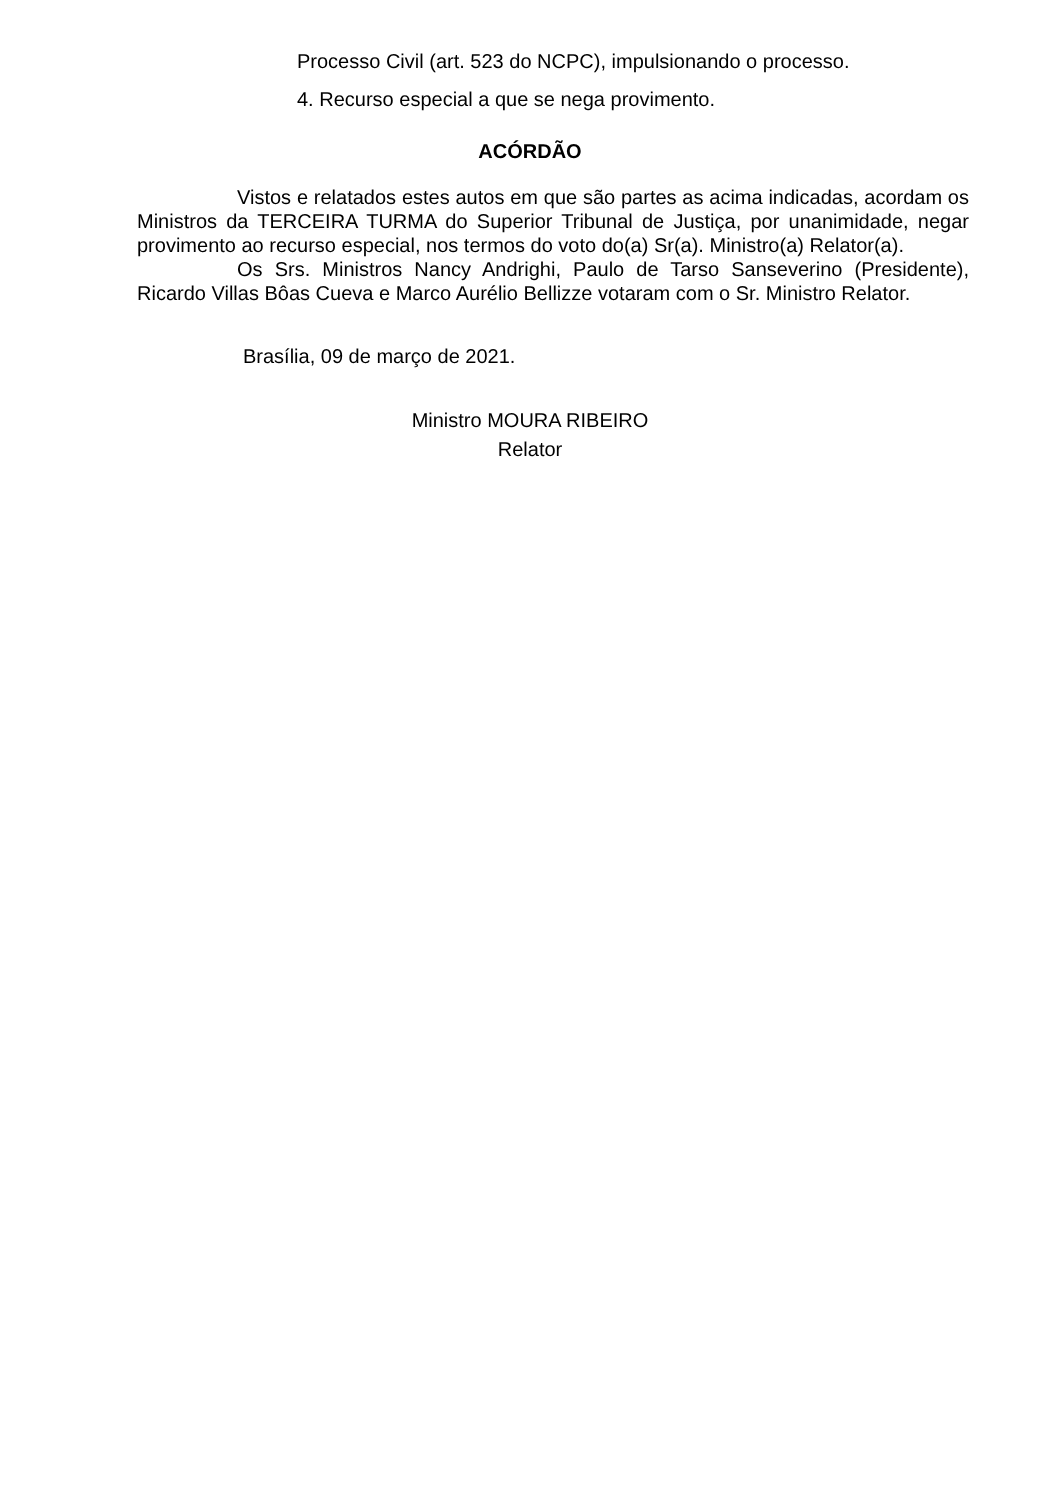Processo Civil (art. 523 do NCPC), impulsionando o processo.
4. Recurso especial a que se nega provimento.
ACÓRDÃO
Vistos e relatados estes autos em que são partes as acima indicadas, acordam os Ministros da TERCEIRA TURMA do Superior Tribunal de Justiça, por unanimidade, negar provimento ao recurso especial, nos termos do voto do(a) Sr(a). Ministro(a) Relator(a).
Os Srs. Ministros Nancy Andrighi, Paulo de Tarso Sanseverino (Presidente), Ricardo Villas Bôas Cueva e Marco Aurélio Bellizze votaram com o Sr. Ministro Relator.
Brasília, 09 de março de 2021.
Ministro MOURA RIBEIRO
Relator